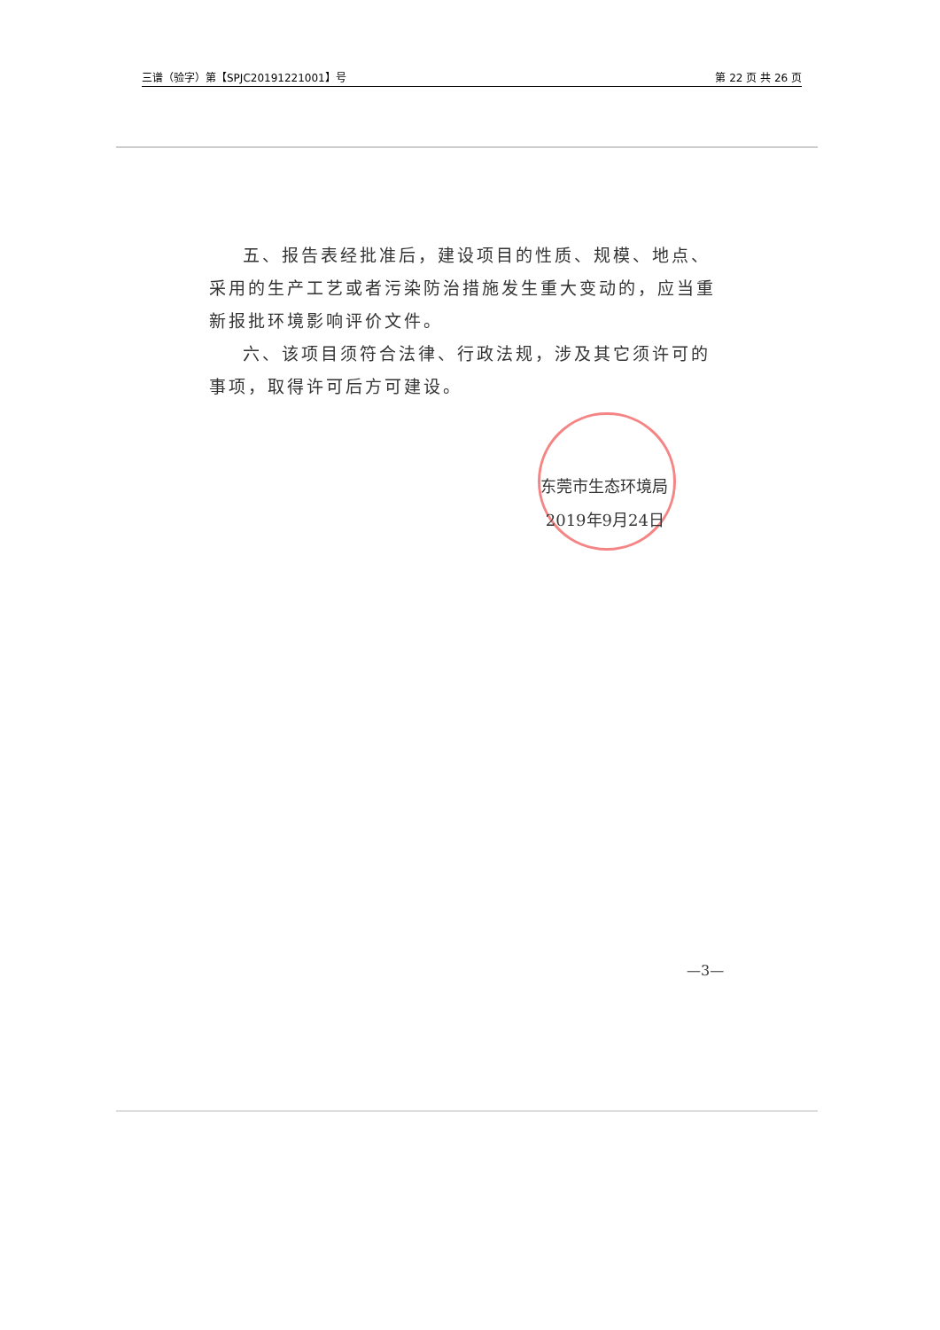三谱（验字）第【SPJC20191221001】号 第 22 页 共 26 页
五、报告表经批准后，建设项目的性质、规模、地点、采用的生产工艺或者污染防治措施发生重大变动的，应当重新报批环境影响评价文件。
六、该项目须符合法律、行政法规，涉及其它须许可的事项，取得许可后方可建设。
东莞市生态环境局
2019年9月24日
—3—